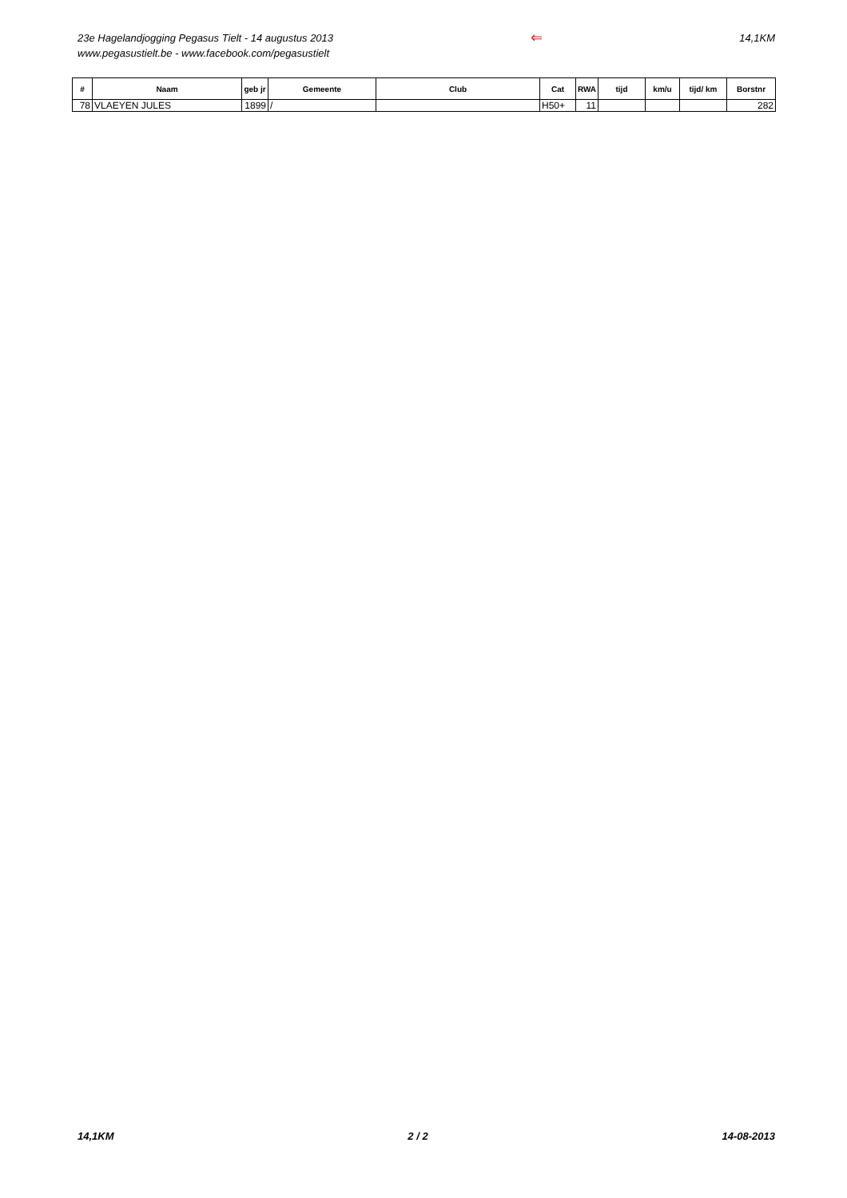23e Hagelandjogging Pegasus Tielt - 14 augustus 2013
www.pegasustielt.be - www.facebook.com/pegasustielt
⇐
14,1KM
| # | Naam | geb jr | Gemeente | Club | Cat | RWA | tijd | km/u | tijd/ km | Borstnr |
| --- | --- | --- | --- | --- | --- | --- | --- | --- | --- | --- |
| 78 | VLAEYEN JULES | 1899 | / | | H50+ | 11 | | | | 282 |
14,1KM 2 / 2 14-08-2013